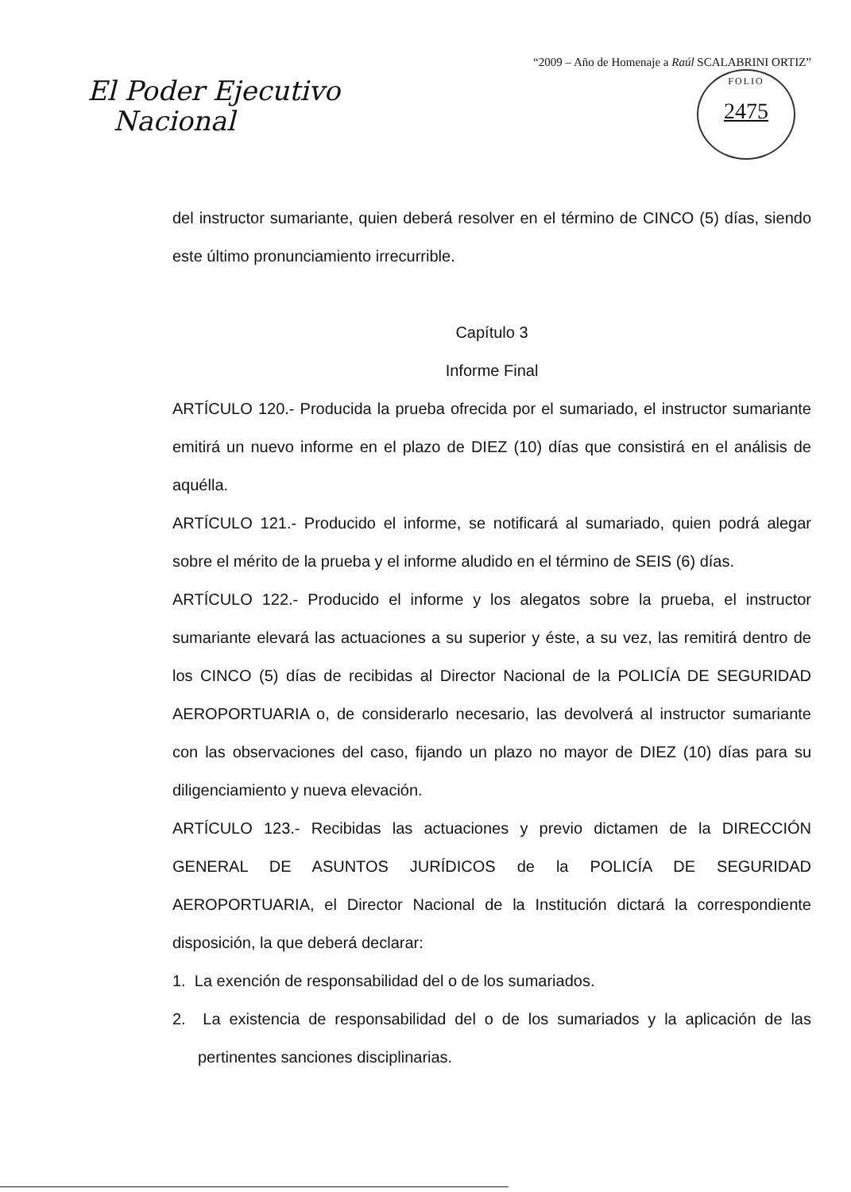El Poder Ejecutivo
Nacional
“2009 – Año de Homenaje a Raúl SCALABRINI ORTIZ”
FOLIO
2475
del instructor sumariante, quien deberá resolver en el término de CINCO (5) días, siendo este último pronunciamiento irrecurrible.
Capítulo 3
Informe Final
ARTÍCULO 120.- Producida la prueba ofrecida por el sumariado, el instructor sumariante emitirá un nuevo informe en el plazo de DIEZ (10) días que consistirá en el análisis de aquélla.
ARTÍCULO 121.- Producido el informe, se notificará al sumariado, quien podrá alegar sobre el mérito de la prueba y el informe aludido en el término de SEIS (6) días.
ARTÍCULO 122.- Producido el informe y los alegatos sobre la prueba, el instructor sumariante elevará las actuaciones a su superior y éste, a su vez, las remitirá dentro de los CINCO (5) días de recibidas al Director Nacional de la POLICÍA DE SEGURIDAD AEROPORTUARIA o, de considerarlo necesario, las devolverá al instructor sumariante con las observaciones del caso, fijando un plazo no mayor de DIEZ (10) días para su diligenciamiento y nueva elevación.
ARTÍCULO 123.- Recibidas las actuaciones y previo dictamen de la DIRECCIÓN GENERAL DE ASUNTOS JURÍDICOS de la POLICÍA DE SEGURIDAD AEROPORTUARIA, el Director Nacional de la Institución dictará la correspondiente disposición, la que deberá declarar:
1. La exención de responsabilidad del o de los sumariados.
2. La existencia de responsabilidad del o de los sumariados y la aplicación de las pertinentes sanciones disciplinarias.